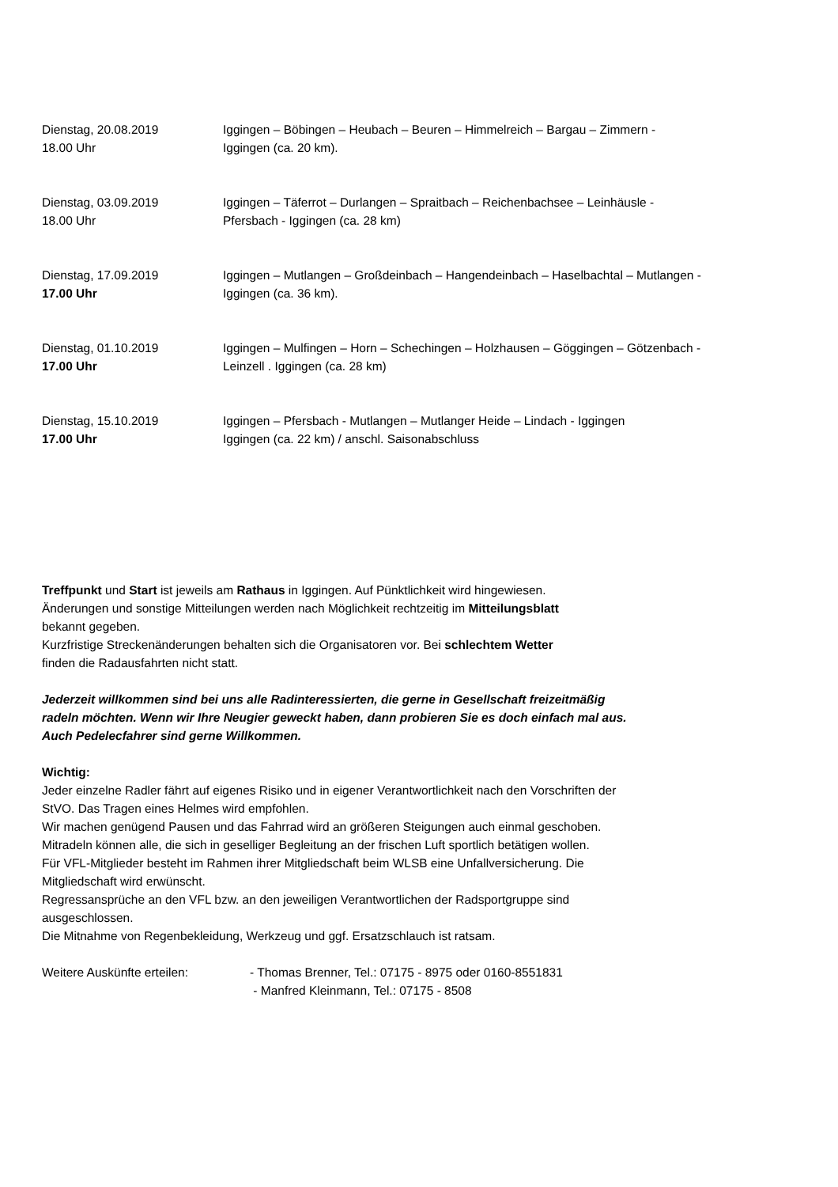Dienstag, 20.08.2019
18.00 Uhr
Iggingen – Böbingen – Heubach – Beuren – Himmelreich – Bargau – Zimmern -
Iggingen (ca. 20 km).
Dienstag, 03.09.2019
18.00 Uhr
Iggingen – Täferrot – Durlangen – Spraitbach – Reichenbachsee – Leinhäusle -
Pfersbach - Iggingen (ca. 28 km)
Dienstag, 17.09.2019
17.00 Uhr
Iggingen – Mutlangen – Großdeinbach – Hangendeinbach – Haselbachtal – Mutlangen -
Iggingen (ca. 36 km).
Dienstag, 01.10.2019
17.00 Uhr
Iggingen – Mulfingen – Horn – Schechingen – Holzhausen – Göggingen – Götzenbach -
Leinzell . Iggingen (ca. 28 km)
Dienstag, 15.10.2019
17.00 Uhr
Iggingen – Pfersbach - Mutlangen – Mutlanger Heide – Lindach - Iggingen
Iggingen (ca. 22 km) / anschl. Saisonabschluss
Treffpunkt und Start ist jeweils am Rathaus in Iggingen. Auf Pünktlichkeit wird hingewiesen.
Änderungen und sonstige Mitteilungen werden nach Möglichkeit rechtzeitig im Mitteilungsblatt
bekannt gegeben.
Kurzfristige Streckenänderungen behalten sich die Organisatoren vor. Bei schlechtem Wetter
finden die Radausfahrten nicht statt.
Jederzeit willkommen sind bei uns alle Radinteressierten, die gerne in Gesellschaft freizeitmäßig
radeln möchten. Wenn wir Ihre Neugier geweckt haben, dann probieren Sie es doch einfach mal aus.
Auch Pedelecfahrer sind gerne Willkommen.
Wichtig:
Jeder einzelne Radler fährt auf eigenes Risiko und in eigener Verantwortlichkeit nach den Vorschriften der
StVO. Das Tragen eines Helmes wird empfohlen.
Wir machen genügend Pausen und das Fahrrad wird an größeren Steigungen auch einmal geschoben.
Mitradeln können alle, die sich in geselliger Begleitung an der frischen Luft sportlich betätigen wollen.
Für VFL-Mitglieder besteht im Rahmen ihrer Mitgliedschaft beim WLSB eine Unfallversicherung. Die
Mitgliedschaft wird erwünscht.
Regressansprüche an den VFL bzw. an den jeweiligen Verantwortlichen der Radsportgruppe sind
ausgeschlossen.
Die Mitnahme von Regenbekleidung, Werkzeug und ggf. Ersatzschlauch ist ratsam.
Weitere Auskünfte erteilen: - Thomas Brenner, Tel.: 07175 - 8975 oder 0160-8551831
- Manfred Kleinmann, Tel.: 07175 - 8508